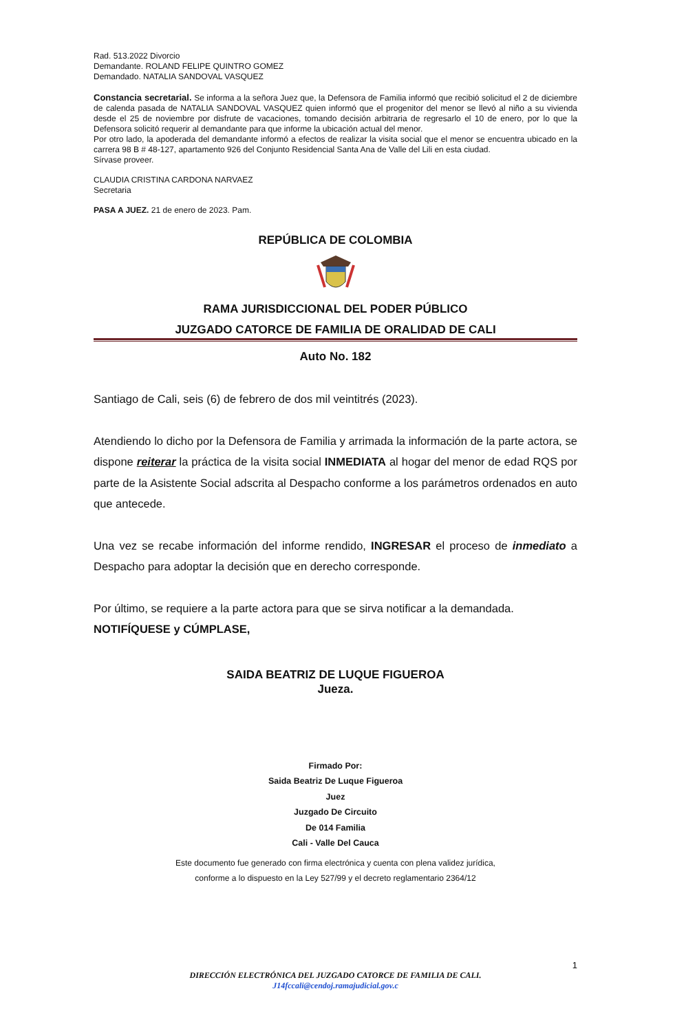Rad. 513.2022 Divorcio
Demandante. ROLAND FELIPE QUINTRO GOMEZ
Demandado. NATALIA SANDOVAL VASQUEZ
Constancia secretarial. Se informa a la señora Juez que, la Defensora de Familia informó que recibió solicitud el 2 de diciembre de calenda pasada de NATALIA SANDOVAL VASQUEZ quien informó que el progenitor del menor se llevó al niño a su vivienda desde el 25 de noviembre por disfrute de vacaciones, tomando decisión arbitraria de regresarlo el 10 de enero, por lo que la Defensora solicitó requerir al demandante para que informe la ubicación actual del menor.
Por otro lado, la apoderada del demandante informó a efectos de realizar la visita social que el menor se encuentra ubicado en la carrera 98 B # 48-127, apartamento 926 del Conjunto Residencial Santa Ana de Valle del Lili en esta ciudad.
Sírvase proveer.
CLAUDIA CRISTINA CARDONA NARVAEZ
Secretaria
PASA A JUEZ. 21 de enero de 2023. Pam.
REPÚBLICA DE COLOMBIA
RAMA JURISDICCIONAL DEL PODER PÚBLICO
JUZGADO CATORCE DE FAMILIA DE ORALIDAD DE CALI
Auto No. 182
Santiago de Cali, seis (6) de febrero de dos mil veintitrés (2023).
Atendiendo lo dicho por la Defensora de Familia y arrimada la información de la parte actora, se dispone reiterar la práctica de la visita social INMEDIATA al hogar del menor de edad RQS por parte de la Asistente Social adscrita al Despacho conforme a los parámetros ordenados en auto que antecede.
Una vez se recabe información del informe rendido, INGRESAR el proceso de inmediato a Despacho para adoptar la decisión que en derecho corresponde.
Por último, se requiere a la parte actora para que se sirva notificar a la demandada.
NOTIFÍQUESE y CÚMPLASE,
SAIDA BEATRIZ DE LUQUE FIGUEROA
Jueza.
Firmado Por:
Saida Beatriz De Luque Figueroa
Juez
Juzgado De Circuito
De 014 Familia
Cali - Valle Del Cauca
Este documento fue generado con firma electrónica y cuenta con plena validez jurídica,
conforme a lo dispuesto en la Ley 527/99 y el decreto reglamentario 2364/12
1
DIRECCIÓN ELECTRÓNICA DEL JUZGADO CATORCE DE FAMILIA DE CALI.
J14fccali@cendoj.ramajudicial.gov.c